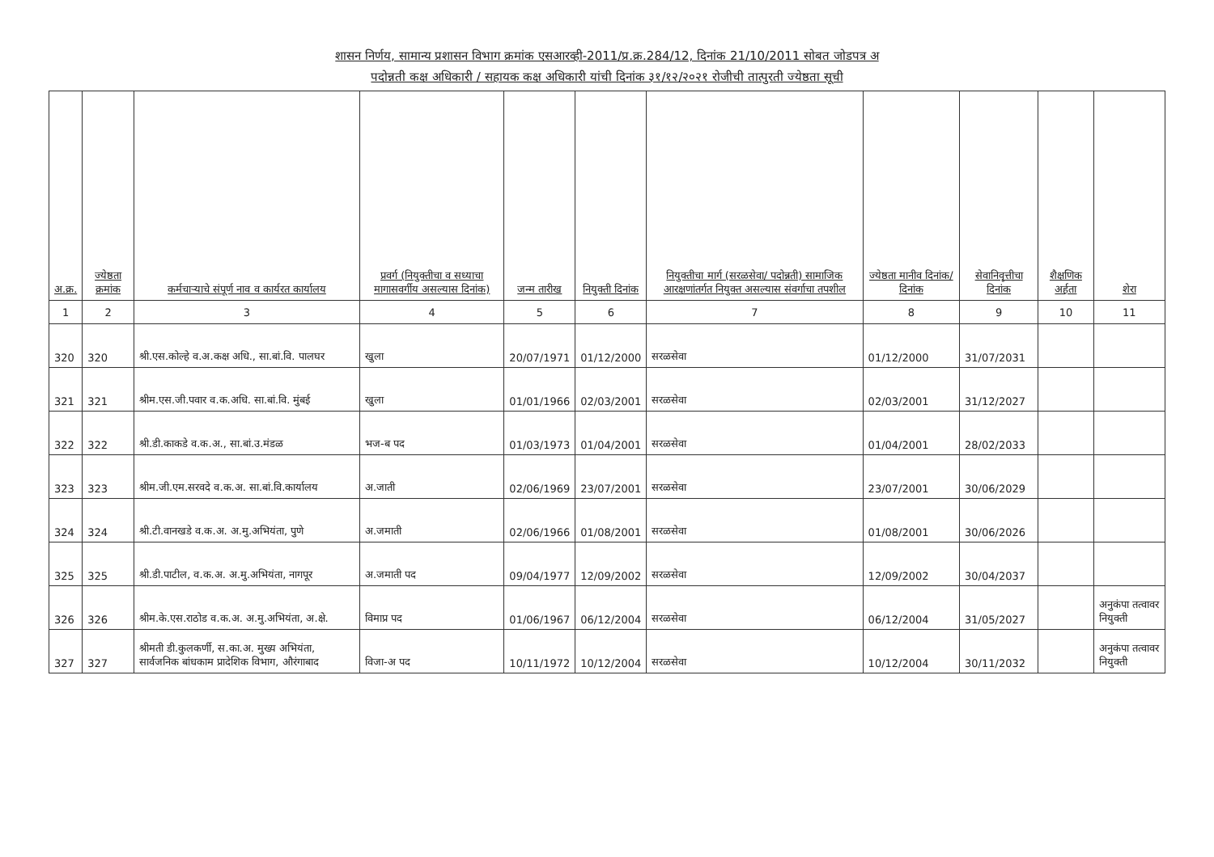शासन निर्णय, सामान्य प्रशासन विभाग क्रमांक एसआरव्ही-2011/प्र.क्र.284/12, दिनांक 21/10/2011 सोबत जोडपत्र अ
पदोन्नती कक्ष अधिकारी / सहायक कक्ष अधिकारी यांची दिनांक ३१/१२/२०२१ रोजीची तात्पुरती ज्येष्ठता सूची
| अ.क्र. | ज्येष्ठता क्रमांक | कर्मचाऱ्याचे संपूर्ण नाव व कार्यरत कार्यालय | प्रवर्ग (नियुक्तीचा व सध्याचा मागासवर्गीय असल्यास दिनांक) | जन्म तारीख | नियुक्ती दिनांक | नियुक्तीचा मार्ग (सरळसेवा/ पदोन्नती) सामाजिक आरक्षणांतर्गत नियुक्त असल्यास संवर्गाचा तपशील | ज्येष्ठता मानीव दिनांक/ दिनांक | सेवानिवृत्तीचा दिनांक | शैक्षणिक अर्हता | शेरा |
| --- | --- | --- | --- | --- | --- | --- | --- | --- | --- | --- |
| 1 | 2 | 3 | 4 | 5 | 6 | 7 | 8 | 9 | 10 | 11 |
| 320 | 320 | श्री.एस.कोल्हे व.अ.कक्ष अधि., सा.बां.वि. पालघर | खुला | 20/07/1971 | 01/12/2000 | सरळसेवा | 01/12/2000 | 31/07/2031 | | |
| 321 | 321 | श्रीम.एस.जी.पवार व.क.अधि. सा.बां.वि. मुंबई | खुला | 01/01/1966 | 02/03/2001 | सरळसेवा | 02/03/2001 | 31/12/2027 | | |
| 322 | 322 | श्री.डी.काकडे व.क.अ., सा.बां.उ.मंडळ | भज-ब पद | 01/03/1973 | 01/04/2001 | सरळसेवा | 01/04/2001 | 28/02/2033 | | |
| 323 | 323 | श्रीम.जी.एम.सरवदे व.क.अ. सा.बां.वि.कार्यालय | अ.जाती | 02/06/1969 | 23/07/2001 | सरळसेवा | 23/07/2001 | 30/06/2029 | | |
| 324 | 324 | श्री.टी.वानखडे व.क.अ. अ.मु.अभियंता, पुणे | अ.जमाती | 02/06/1966 | 01/08/2001 | सरळसेवा | 01/08/2001 | 30/06/2026 | | |
| 325 | 325 | श्री.डी.पाटील, व.क.अ. अ.मु.अभियंता, नागपूर | अ.जमाती पद | 09/04/1977 | 12/09/2002 | सरळसेवा | 12/09/2002 | 30/04/2037 | | |
| 326 | 326 | श्रीम.के.एस.राठोड व.क.अ. अ.मु.अभियंता, अ.क्षे. | विमाप्र पद | 01/06/1967 | 06/12/2004 | सरळसेवा | 06/12/2004 | 31/05/2027 | | अनुकंपा तत्वावर नियुक्ती |
| 327 | 327 | श्रीमती डी.कुलकर्णी, स.का.अ. मुख्य अभियंता, सार्वजनिक बांधकाम प्रादेशिक विभाग, औरंगाबाद | विजा-अ पद | 10/11/1972 | 10/12/2004 | सरळसेवा | 10/12/2004 | 30/11/2032 | | अनुकंपा तत्वावर नियुक्ती |